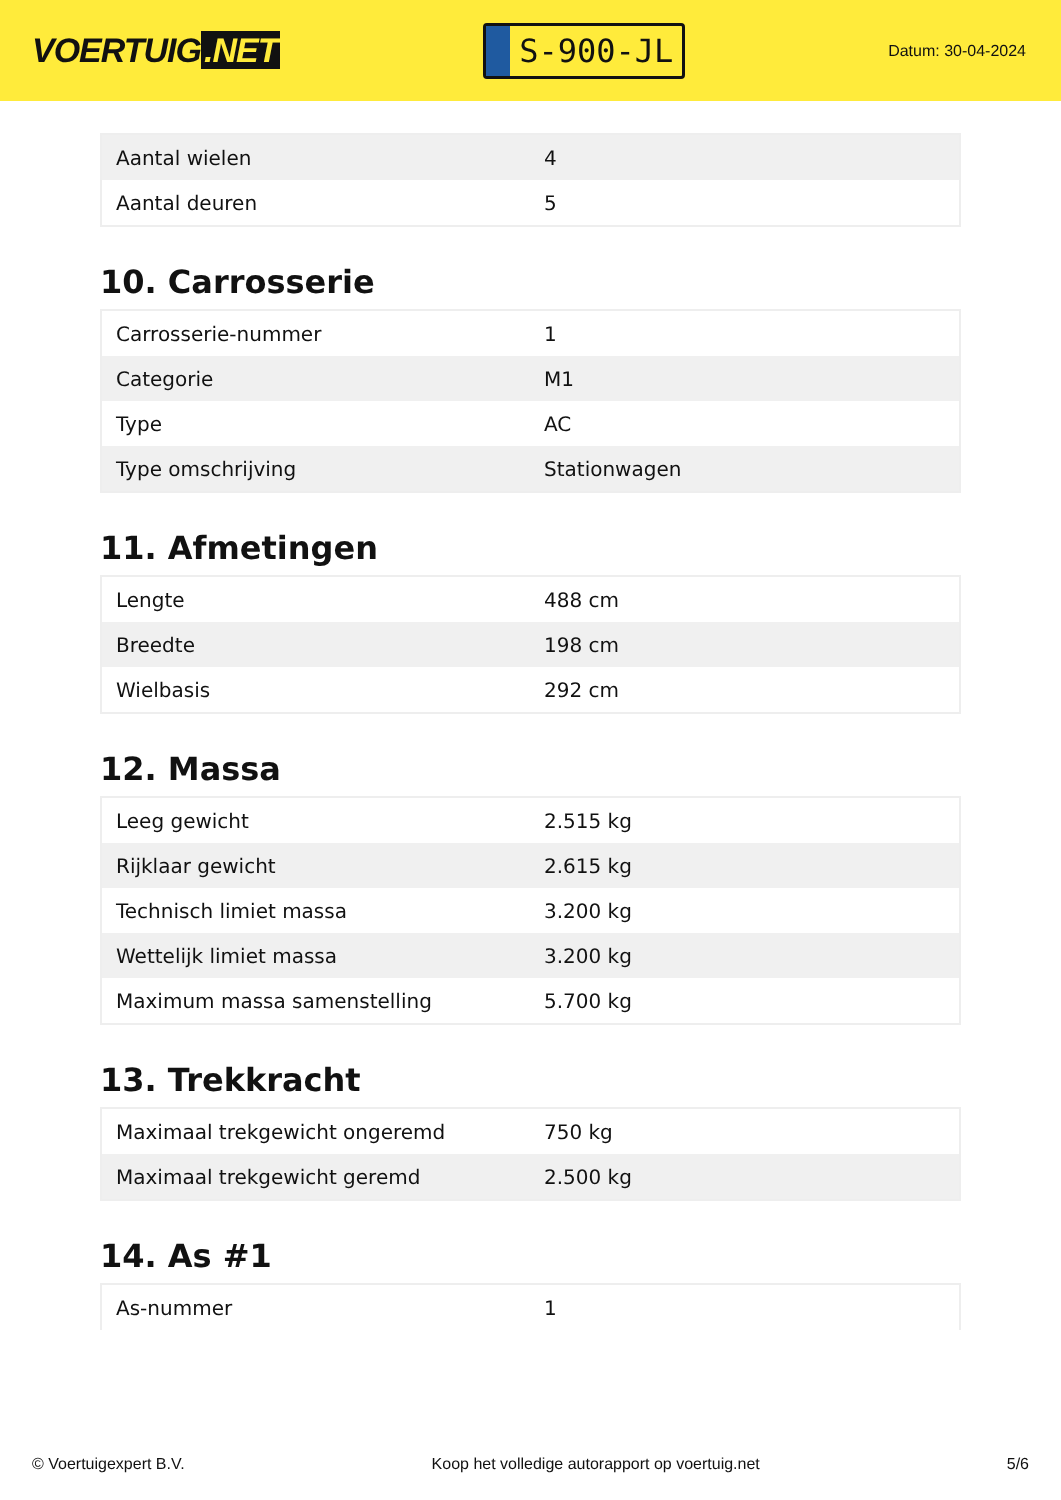VOERTUIG.NET
S-900-JL
Datum: 30-04-2024
| Aantal wielen | 4 |
| Aantal deuren | 5 |
10. Carrosserie
| Carrosserie-nummer | 1 |
| Categorie | M1 |
| Type | AC |
| Type omschrijving | Stationwagen |
11. Afmetingen
| Lengte | 488 cm |
| Breedte | 198 cm |
| Wielbasis | 292 cm |
12. Massa
| Leeg gewicht | 2.515 kg |
| Rijklaar gewicht | 2.615 kg |
| Technisch limiet massa | 3.200 kg |
| Wettelijk limiet massa | 3.200 kg |
| Maximum massa samenstelling | 5.700 kg |
13. Trekkracht
| Maximaal trekgewicht ongeremd | 750 kg |
| Maximaal trekgewicht geremd | 2.500 kg |
14. As #1
| As-nummer | 1 |
© Voertuigexpert B.V. Koop het volledige autorapport op voertuig.net 5/6